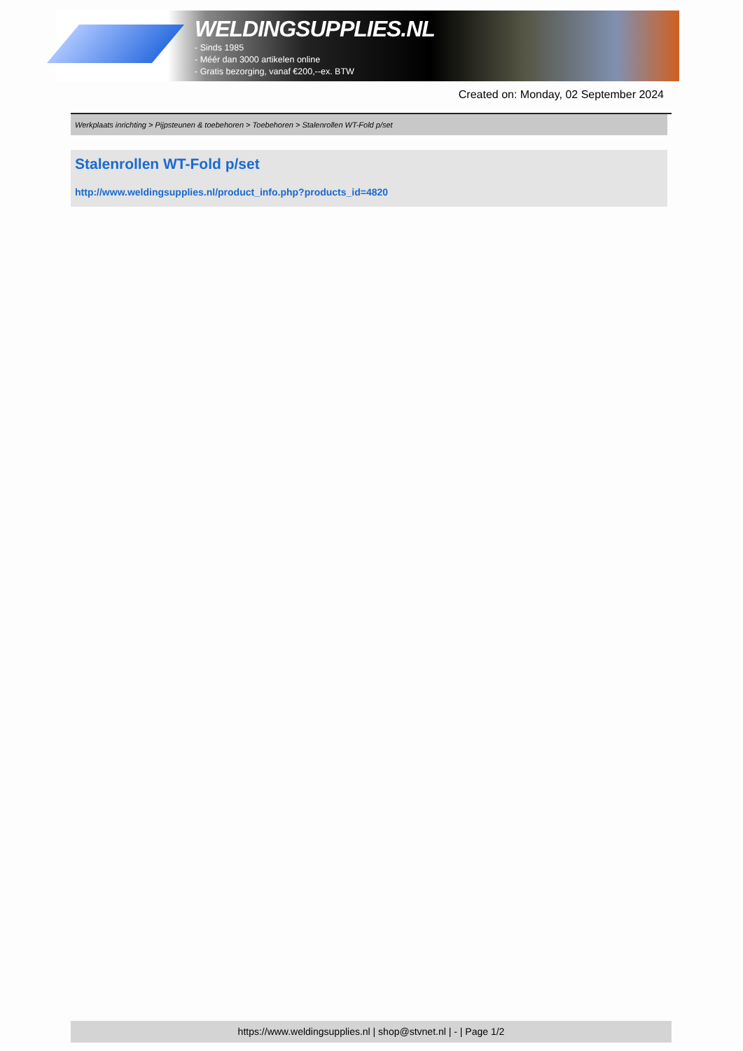WELDINGSUPPLIES.NL
- Sinds 1985
- Méér dan 3000 artikelen online
- Gratis bezorging, vanaf €200,--ex. BTW
Created on: Monday, 02 September 2024
Werkplaats inrichting > Pijpsteunen & toebehoren > Toebehoren > Stalenrollen WT-Fold p/set
Stalenrollen WT-Fold p/set
http://www.weldingsupplies.nl/product_info.php?products_id=4820
https://www.weldingsupplies.nl | shop@stvnet.nl | - | Page 1/2